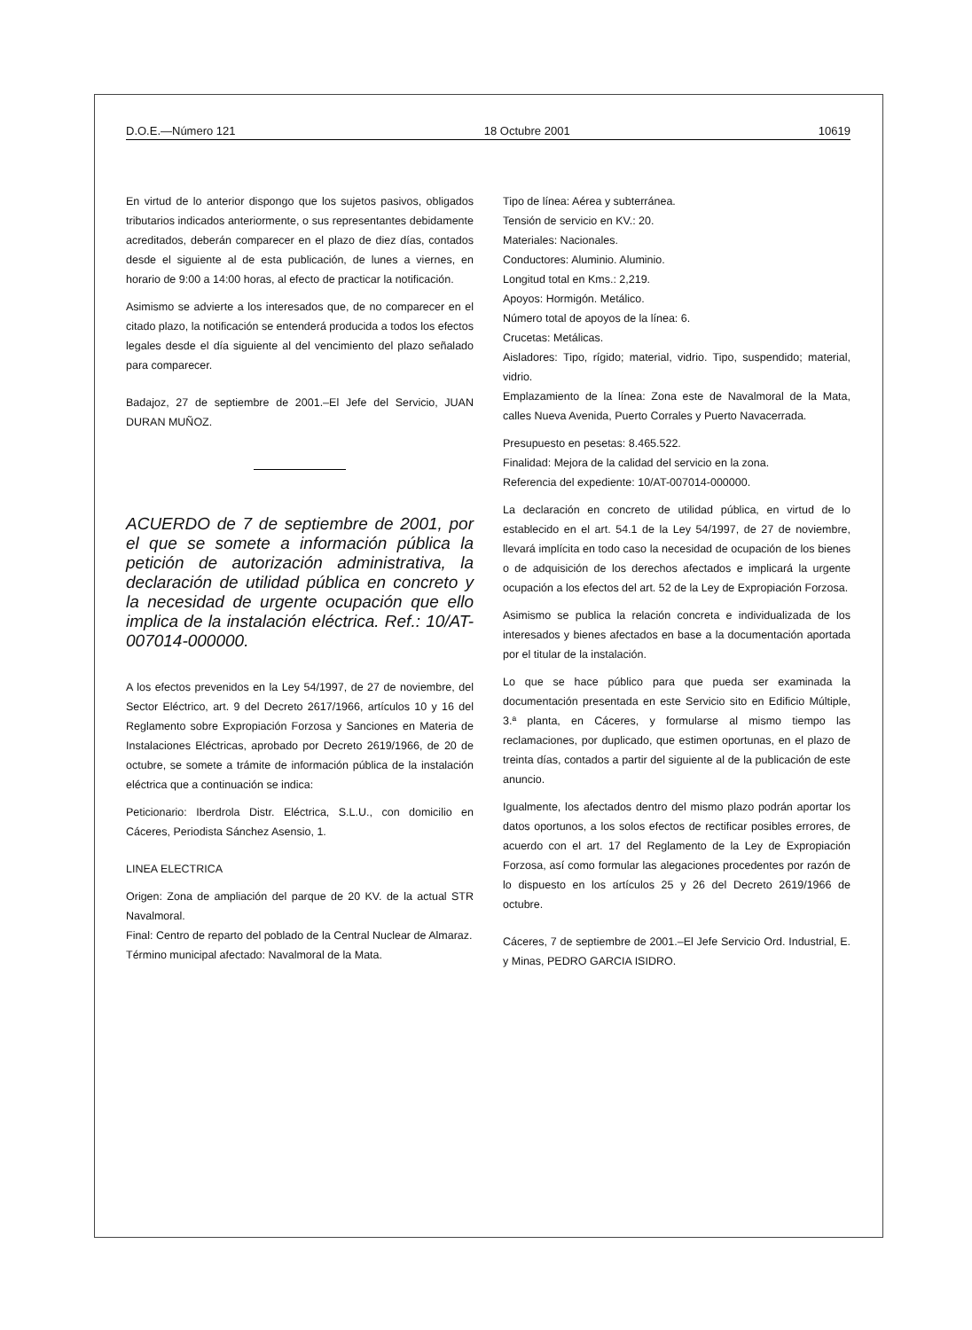D.O.E.—Número 121 18 Octubre 2001 10619
En virtud de lo anterior dispongo que los sujetos pasivos, obligados tributarios indicados anteriormente, o sus representantes debidamente acreditados, deberán comparecer en el plazo de diez días, contados desde el siguiente al de esta publicación, de lunes a viernes, en horario de 9:00 a 14:00 horas, al efecto de practicar la notificación.
Asimismo se advierte a los interesados que, de no comparecer en el citado plazo, la notificación se entenderá producida a todos los efectos legales desde el día siguiente al del vencimiento del plazo señalado para comparecer.
Badajoz, 27 de septiembre de 2001.–El Jefe del Servicio, JUAN DURAN MUÑOZ.
ACUERDO de 7 de septiembre de 2001, por el que se somete a información pública la petición de autorización administrativa, la declaración de utilidad pública en concreto y la necesidad de urgente ocupación que ello implica de la instalación eléctrica. Ref.: 10/AT-007014-000000.
A los efectos prevenidos en la Ley 54/1997, de 27 de noviembre, del Sector Eléctrico, art. 9 del Decreto 2617/1966, artículos 10 y 16 del Reglamento sobre Expropiación Forzosa y Sanciones en Materia de Instalaciones Eléctricas, aprobado por Decreto 2619/1966, de 20 de octubre, se somete a trámite de información pública de la instalación eléctrica que a continuación se indica:
Peticionario: Iberdrola Distr. Eléctrica, S.L.U., con domicilio en Cáceres, Periodista Sánchez Asensio, 1.
LINEA ELECTRICA
Origen: Zona de ampliación del parque de 20 KV. de la actual STR Navalmoral.
Final: Centro de reparto del poblado de la Central Nuclear de Almaraz.
Término municipal afectado: Navalmoral de la Mata.
Tipo de línea: Aérea y subterránea.
Tensión de servicio en KV.: 20.
Materiales: Nacionales.
Conductores: Aluminio. Aluminio.
Longitud total en Kms.: 2,219.
Apoyos: Hormigón. Metálico.
Número total de apoyos de la línea: 6.
Crucetas: Metálicas.
Aisladores: Tipo, rígido; material, vidrio. Tipo, suspendido; material, vidrio.
Emplazamiento de la línea: Zona este de Navalmoral de la Mata, calles Nueva Avenida, Puerto Corrales y Puerto Navacerrada.
Presupuesto en pesetas: 8.465.522.
Finalidad: Mejora de la calidad del servicio en la zona.
Referencia del expediente: 10/AT-007014-000000.
La declaración en concreto de utilidad pública, en virtud de lo establecido en el art. 54.1 de la Ley 54/1997, de 27 de noviembre, llevará implícita en todo caso la necesidad de ocupación de los bienes o de adquisición de los derechos afectados e implicará la urgente ocupación a los efectos del art. 52 de la Ley de Expropiación Forzosa.
Asimismo se publica la relación concreta e individualizada de los interesados y bienes afectados en base a la documentación aportada por el titular de la instalación.
Lo que se hace público para que pueda ser examinada la documentación presentada en este Servicio sito en Edificio Múltiple, 3.ª planta, en Cáceres, y formularse al mismo tiempo las reclamaciones, por duplicado, que estimen oportunas, en el plazo de treinta días, contados a partir del siguiente al de la publicación de este anuncio.
Igualmente, los afectados dentro del mismo plazo podrán aportar los datos oportunos, a los solos efectos de rectificar posibles errores, de acuerdo con el art. 17 del Reglamento de la Ley de Expropiación Forzosa, así como formular las alegaciones procedentes por razón de lo dispuesto en los artículos 25 y 26 del Decreto 2619/1966 de octubre.
Cáceres, 7 de septiembre de 2001.–El Jefe Servicio Ord. Industrial, E. y Minas, PEDRO GARCIA ISIDRO.